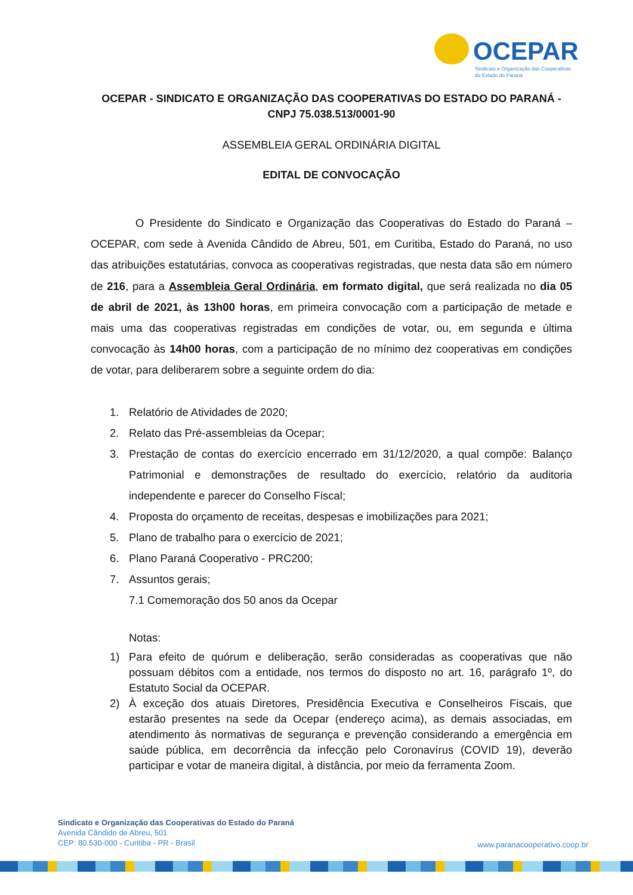OCEPAR
Sindicato e Organização das Cooperativas
do Estado do Paraná
OCEPAR - SINDICATO E ORGANIZAÇÃO DAS COOPERATIVAS DO ESTADO DO PARANÁ -
CNPJ 75.038.513/0001-90
ASSEMBLEIA GERAL ORDINÁRIA DIGITAL
EDITAL DE CONVOCAÇÃO
O Presidente do Sindicato e Organização das Cooperativas do Estado do Paraná – OCEPAR, com sede à Avenida Cândido de Abreu, 501, em Curitiba, Estado do Paraná, no uso das atribuições estatutárias, convoca as cooperativas registradas, que nesta data são em número de 216, para a Assembleia Geral Ordinária, em formato digital, que será realizada no dia 05 de abril de 2021, às 13h00 horas, em primeira convocação com a participação de metade e mais uma das cooperativas registradas em condições de votar, ou, em segunda e última convocação às 14h00 horas, com a participação de no mínimo dez cooperativas em condições de votar, para deliberarem sobre a seguinte ordem do dia:
1. Relatório de Atividades de 2020;
2. Relato das Pré-assembleias da Ocepar;
3. Prestação de contas do exercício encerrado em 31/12/2020, a qual compõe: Balanço Patrimonial e demonstrações de resultado do exercício, relatório da auditoria independente e parecer do Conselho Fiscal;
4. Proposta do orçamento de receitas, despesas e imobilizações para 2021;
5. Plano de trabalho para o exercício de 2021;
6. Plano Paraná Cooperativo - PRC200;
7. Assuntos gerais;
7.1 Comemoração dos 50 anos da Ocepar
Notas:
1) Para efeito de quórum e deliberação, serão consideradas as cooperativas que não possuam débitos com a entidade, nos termos do disposto no art. 16, parágrafo 1º, do Estatuto Social da OCEPAR.
2) À exceção dos atuais Diretores, Presidência Executiva e Conselheiros Fiscais, que estarão presentes na sede da Ocepar (endereço acima), as demais associadas, em atendimento às normativas de segurança e prevenção considerando a emergência em saúde pública, em decorrência da infecção pelo Coronavírus (COVID 19), deverão participar e votar de maneira digital, à distância, por meio da ferramenta Zoom.
Sindicato e Organização das Cooperativas do Estado do Paraná
Avenida Cândido de Abreu, 501
CEP: 80.530-000 - Curitiba - PR - Brasil
www.paranacooperativo.coop.br